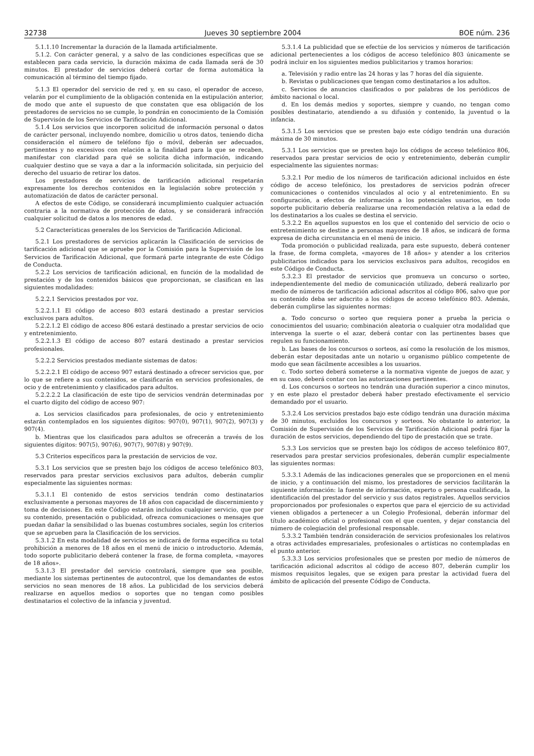32738 Jueves 30 septiembre 2004 BOE núm. 236
5.1.1.10 Incrementar la duración de la llamada artificialmente.
5.1.2. Con carácter general, y a salvo de las condiciones específicas que se establecen para cada servicio, la duración máxima de cada llamada será de 30 minutos. El prestador de servicios deberá cortar de forma automática la comunicación al término del tiempo fijado.
5.1.3 El operador del servicio de red y, en su caso, el operador de acceso, velarán por el cumplimiento de la obligación contenida en la estipulación anterior, de modo que ante el supuesto de que constaten que esa obligación de los prestadores de servicios no se cumple, lo pondrán en conocimiento de la Comisión de Supervisón de los Servicios de Tarificación Adicional.
5.1.4 Los servicios que incorporen solicitud de información personal o datos de carácter personal, incluyendo nombre, domicilio u otros datos, teniendo dicha consideración el número de teléfono fijo o móvil, deberán ser adecuados, pertinentes y no excesivos con relación a la finalidad para la que se recaben, manifestar con claridad para qué se solicita dicha información, indicando cualquier destino que se vaya a dar a la información solicitada, sin perjuicio del derecho del usuario de retirar los datos.
Los prestadores de servicios de tarificación adicional respetarán expresamente los derechos contenidos en la legislación sobre protección y automatización de datos de carácter personal.
A efectos de este Código, se considerará incumplimiento cualquier actuación contraria a la normativa de protección de datos, y se considerará infracción cualquier solicitud de datos a los menores de edad.
5.2 Características generales de los Servicios de Tarificación Adicional.
5.2.1 Los prestadores de servicios aplicarán la Clasificación de servicios de tarificación adicional que se apruebe por la Comisión para la Supervisión de los Servicios de Tarificación Adicional, que formará parte integrante de este Código de Conducta.
5.2.2 Los servicios de tarificación adicional, en función de la modalidad de prestación y de los contenidos básicos que proporcionan, se clasifican en las siguientes modalidades:
5.2.2.1 Servicios prestados por voz.
5.2.2.1.1 El código de acceso 803 estará destinado a prestar servicios exclusivos para adultos.
5.2.2.1.2 El código de acceso 806 estará destinado a prestar servicios de ocio y entretenimiento.
5.2.2.1.3 El código de acceso 807 estará destinado a prestar servicios profesionales.
5.2.2.2 Servicios prestados mediante sistemas de datos:
5.2.2.2.1 El código de acceso 907 estará destinado a ofrecer servicios que, por lo que se refiere a sus contenidos, se clasificarán en servicios profesionales, de ocio y de entretenimiento y clasificados para adultos.
5.2.2.2.2 La clasificación de este tipo de servicios vendrán determinadas por el cuarto dígito del código de acceso 907:
a. Los servicios clasificados para profesionales, de ocio y entretenimiento estarán contemplados en los siguientes dígitos: 907(0), 907(1), 907(2), 907(3) y 907(4).
b. Mientras que los clasificados para adultos se ofrecerán a través de los siguientes dígitos: 907(5), 907(6), 907(7), 907(8) y 907(9).
5.3 Criterios específicos para la prestación de servicios de voz.
5.3.1 Los servicios que se presten bajo los códigos de acceso telefónico 803, reservados para prestar servicios exclusivos para adultos, deberán cumplir especialmente las siguientes normas:
5.3.1.1 El contenido de estos servicios tendrán como destinatarios exclusivamente a personas mayores de 18 años con capacidad de discernimiento y toma de decisiones. En este Código estarán incluidos cualquier servicio, que por su contenido, presentación o publicidad, ofrezca comunicaciones o mensajes que puedan dañar la sensibilidad o las buenas costumbres sociales, según los criterios que se aprueben para la Clasificación de los servicios.
5.3.1.2 En esta modalidad de servicios se indicará de forma específica su total prohibición a menores de 18 años en el menú de inicio o introductorio. Además, todo soporte publicitario deberá contener la frase, de forma completa, «mayores de 18 años».
5.3.1.3 El prestador del servicio controlará, siempre que sea posible, mediante los sistemas pertinentes de autocontrol, que los demandantes de estos servicios no sean menores de 18 años. La publicidad de los servicios deberá realizarse en aquellos medios o soportes que no tengan como posibles destinatarios el colectivo de la infancia y juventud.
5.3.1.4 La publicidad que se efectúe de los servicios y números de tarificación adicional pertenecientes a los códigos de acceso telefónico 803 únicamente se podrá incluir en los siguientes medios publicitarios y tramos horarios:
a. Televisión y radio entre las 24 horas y las 7 horas del día siguiente.
b. Revistas o publicaciones que tengan como destinatarios a los adultos.
c. Servicios de anuncios clasificados o por palabras de los periódicos de ámbito nacional o local.
d. En los demás medios y soportes, siempre y cuando, no tengan como posibles destinatario, atendiendo a su difusión y contenido, la juventud o la infancia.
5.3.1.5 Los servicios que se presten bajo este código tendrán una duración máxima de 30 minutos.
5.3.1 Los servicios que se presten bajo los códigos de acceso telefónico 806, reservados para prestar servicios de ocio y entretenimiento, deberán cumplir especialmente las siguientes normas:
5.3.2.1 Por medio de los números de tarificación adicional incluidos en éste código de acceso telefónico, los prestadores de servicios podrán ofrecer comunicaciones o contenidos vinculados al ocio y al entretenimiento. En su configuración, a efectos de información a los potenciales usuarios, en todo soporte publicitario debería realizarse una recomendación relativa a la edad de los destinatarios a los cuales se destina el servicio.
5.3.2.2 En aquellos supuestos en los que el contenido del servicio de ocio o entretenimiento se destine a personas mayores de 18 años, se indicará de forma expresa de dicha circunstancia en el menú de inicio.
Toda promoción o publicidad realizada, para este supuesto, deberá contener la frase, de forma completa, «mayores de 18 años» y atender a los criterios publicitarios indicados para los servicios exclusivos para adultos, recogidos en este Código de Conducta.
5.3.2.3 El prestador de servicios que promueva un concurso o sorteo, independientemente del medio de comunicación utilizado, deberá realizarlo por medio de números de tarificación adicional adscritos al código 806, salvo que por su contenido deba ser adscrito a los códigos de acceso telefónico 803. Además, deberán cumplirse las siguientes normas:
a. Todo concurso o sorteo que requiera poner a prueba la pericia o conocimientos del usuario; combinación aleatoria o cualquier otra modalidad que intervenga la suerte o el azar, deberá contar con las pertinentes bases que regulen su funcionamiento.
b. Las bases de los concursos o sorteos, así como la resolución de los mismos, deberán estar depositadas ante un notario u organismo público competente de modo que sean fácilmente accesibles a los usuarios.
c. Todo sorteo deberá someterse a la normativa vigente de juegos de azar, y en su caso, deberá contar con las autorizaciones pertinentes.
d. Los concursos o sorteos no tendrán una duración superior a cinco minutos, y en este plazo el prestador deberá haber prestado efectivamente el servicio demandado por el usuario.
5.3.2.4 Los servicios prestados bajo este código tendrán una duración máxima de 30 minutos, excluidos los concursos y sorteos. No obstante lo anterior, la Comisión de Supervisión de los Servicios de Tarificación Adicional podrá fijar la duración de estos servicios, dependiendo del tipo de prestación que se trate.
5.3.3 Los servicios que se presten bajo los códigos de acceso telefónico 807, reservados para prestar servicios profesionales, deberán cumplir especialmente las siguientes normas:
5.3.3.1 Además de las indicaciones generales que se proporcionen en el menú de inicio, y a continuación del mismo, los prestadores de servicios facilitarán la siguiente información: la fuente de información, experto o persona cualificada, la identificación del prestador del servicio y sus datos registrales. Aquellos servicios proporcionados por profesionales o expertos que para el ejercicio de su actividad vienen obligados a pertenecer a un Colegio Profesional, deberán informar del título académico oficial o profesional con el que cuenten, y dejar constancia del número de colegiación del profesional responsable.
5.3.3.2 También tendrán consideración de servicios profesionales los relativos a otras actividades empresariales, profesionales o artísticas no contempladas en el punto anterior.
5.3.3.3 Los servicios profesionales que se presten por medio de números de tarificación adicional adscritos al código de acceso 807, deberán cumplir los mismos requisitos legales, que se exigen para prestar la actividad fuera del ámbito de aplicación del presente Código de Conducta.